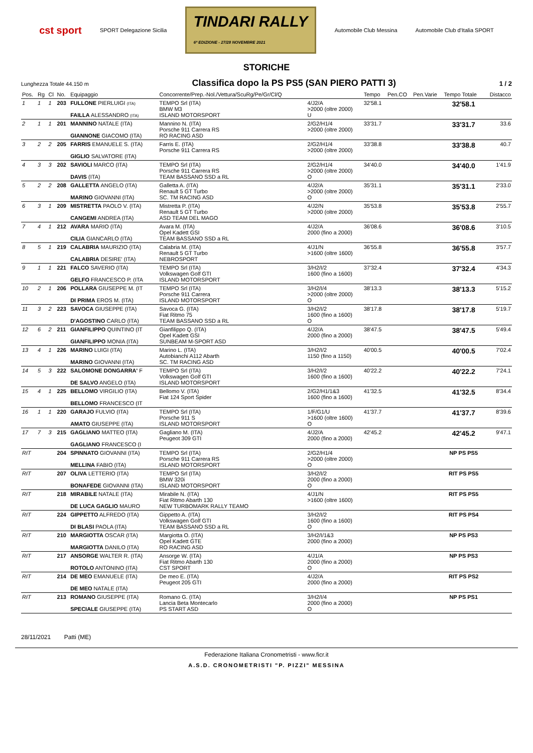cst sport SPORT Delegazione Sicilia TINDARI RALLY
6ª EDIZIONE - 27/28 NOVEMBRE 2021 Automobile Club Messina Automobile Club d'Italia SPORT
STORICHE
Lunghezza Totale 44.150 m Classifica dopo la PS PS5 (SAN PIERO PATTI 3) 1 / 2
| Pos. | Rg | Cl | No. | Equipaggio | Concorrente/Prep.-Nol./Vettura/ScuRg/Pe/Gr/Cl/Q | | Tempo | Pen.CO | Pen.Varie | Tempo Totale | Distacco |
| --- | --- | --- | --- | --- | --- | --- | --- | --- | --- | --- | --- |
| 1 | 1 | 1 | 203 | FULLONE PIERLUIGI (ITA) FAILLA ALESSANDRO (ITA) | TEMPO Srl (ITA) BMW M3 ISLAND MOTORSPORT | 4/J2/A >2000 (oltre 2000) U | 32'58.1 | | | 32'58.1 | |
| 2 | 1 | 1 | 201 | MANNINO NATALE (ITA) GIANNONE GIACOMO (ITA) | Mannino N. (ITA) Porsche 911 Carrera RS RO RACING ASD | 2/G2/H1/4 >2000 (oltre 2000) | 33'31.7 | | | 33'31.7 | 33.6 |
| 3 | 2 | 2 | 205 | FARRIS EMANUELE S. (ITA) GIGLIO SALVATORE (ITA) | Farris E. (ITA) Porsche 911 Carrera RS | 2/G2/H1/4 >2000 (oltre 2000) | 33'38.8 | | | 33'38.8 | 40.7 |
| 4 | 3 | 3 | 202 | SAVIOLI MARCO (ITA) DAVIS (ITA) | TEMPO Srl (ITA) Porsche 911 Carrera RS TEAM BASSANO SSD a RL | 2/G2/H1/4 >2000 (oltre 2000) O | 34'40.0 | | | 34'40.0 | 1'41.9 |
| 5 | 2 | 2 | 208 | GALLETTA ANGELO (ITA) MARINO GIOVANNI (ITA) | Galletta A. (ITA) Renault 5 GT Turbo SC. TM RACING ASD | 4/J2/A >2000 (oltre 2000) O | 35'31.1 | | | 35'31.1 | 2'33.0 |
| 6 | 3 | 1 | 209 | MISTRETTA PAOLO V. (ITA) CANGEMI ANDREA (ITA) | Mistretta P. (ITA) Renault 5 GT Turbo ASD TEAM DEL MAGO | 4/J2/N >2000 (oltre 2000) | 35'53.8 | | | 35'53.8 | 2'55.7 |
| 7 | 4 | 1 | 212 | AVARA MARIO (ITA) CILIA GIANCARLO (ITA) | Avara M. (ITA) Opel Kadett GSI TEAM BASSANO SSD a RL | 4/J2/A 2000 (fino a 2000) | 36'08.6 | | | 36'08.6 | 3'10.5 |
| 8 | 5 | 1 | 219 | CALABRIA MAURIZIO (ITA) CALABRIA DESIRE' (ITA) | Calabria M. (ITA) Renault 5 GT Turbo NEBROSPORT | 4/J1/N >1600 (oltre 1600) | 36'55.8 | | | 36'55.8 | 3'57.7 |
| 9 | 1 | 1 | 221 | FALCO SAVERIO (ITA) GELFO FRANCESCO P. (ITA | TEMPO Srl (ITA) Volkswagen Golf GTI ISLAND MOTORSPORT | 3/H2/I/2 1600 (fino a 1600) | 37'32.4 | | | 37'32.4 | 4'34.3 |
| 10 | 2 | 1 | 206 | POLLARA GIUSEPPE M. (IT DI PRIMA EROS M. (ITA) | TEMPO Srl (ITA) Porsche 911 Carrera ISLAND MOTORSPORT | 3/H2/I/4 >2000 (oltre 2000) O | 38'13.3 | | | 38'13.3 | 5'15.2 |
| 11 | 3 | 2 | 223 | SAVOCA GIUSEPPE (ITA) D'AGOSTINO CARLO (ITA) | Savoca G. (ITA) Fiat Ritmo 75 TEAM BASSANO SSD a RL | 3/H2/I/2 1600 (fino a 1600) O | 38'17.8 | | | 38'17.8 | 5'19.7 |
| 12 | 6 | 2 | 211 | GIANFILIPPO QUINTINO (IT GIANFILIPPO MONIA (ITA) | Gianfilippo Q. (ITA) Opel Kadett GSI SUNBEAM M-SPORT ASD | 4/J2/A 2000 (fino a 2000) | 38'47.5 | | | 38'47.5 | 5'49.4 |
| 13 | 4 | 1 | 226 | MARINO LUIGI (ITA) MARINO GIOVANNI (ITA) | Marino L. (ITA) Autobianchi A112 Abarth SC. TM RACING ASD | 3/H2/I/2 1150 (fino a 1150) | 40'00.5 | | | 40'00.5 | 7'02.4 |
| 14 | 5 | 3 | 222 | SALOMONE DONGARRA' F DE SALVO ANGELO (ITA) | TEMPO Srl (ITA) Volkswagen Golf GTI ISLAND MOTORSPORT | 3/H2/I/2 1600 (fino a 1600) | 40'22.2 | | | 40'22.2 | 7'24.1 |
| 15 | 4 | 1 | 225 | BELLOMO VIRGILIO (ITA) BELLOMO FRANCESCO (IT | Bellomo V. (ITA) Fiat 124 Sport Spider | 2/G2/H1/1&3 1600 (fino a 1600) | 41'32.5 | | | 41'32.5 | 8'34.4 |
| 16 | 1 | 1 | 220 | GARAJO FULVIO (ITA) AMATO GIUSEPPE (ITA) | TEMPO Srl (ITA) Porsche 911 S ISLAND MOTORSPORT | 1/F/G1/U >1600 (oltre 1600) O | 41'37.7 | | | 41'37.7 | 8'39.6 |
| 17 | 7 | 3 | 215 | GAGLIANO MATTEO (ITA) GAGLIANO FRANCESCO (I | Gagliano M. (ITA) Peugeot 309 GTI | 4/J2/A 2000 (fino a 2000) | 42'45.2 | | | 42'45.2 | 9'47.1 |
| RIT | | | 204 | SPINNATO GIOVANNI (ITA) MELLINA FABIO (ITA) | TEMPO Srl (ITA) Porsche 911 Carrera RS ISLAND MOTORSPORT | 2/G2/H1/4 >2000 (oltre 2000) O | | | | NP PS PS5 | |
| RIT | | | 207 | OLIVA LETTERIO (ITA) BONAFEDE GIOVANNI (ITA) | TEMPO Srl (ITA) BMW 320i ISLAND MOTORSPORT | 3/H2/I/2 2000 (fino a 2000) O | | | | RIT PS PS5 | |
| RIT | | | 218 | MIRABILE NATALE (ITA) DE LUCA GAGLIO MAURO | Mirabile N. (ITA) Fiat Ritmo Abarth 130 NEW TURBOMARK RALLY TEAMO | 4/J1/N >1600 (oltre 1600) | | | | RIT PS PS5 | |
| RIT | | | 224 | GIPPETTO ALFREDO (ITA) DI BLASI PAOLA (ITA) | Gippetto A. (ITA) Volkswagen Golf GTI TEAM BASSANO SSD a RL | 3/H2/I/2 1600 (fino a 1600) O | | | | RIT PS PS4 | |
| RIT | | | 210 | MARGIOTTA OSCAR (ITA) MARGIOTTA DANILO (ITA) | Margiotta O. (ITA) Opel Kadett GTE RO RACING ASD | 3/H2/I/1&3 2000 (fino a 2000) | | | | NP PS PS3 | |
| RIT | | | 217 | ANSORGE WALTER R. (ITA) ROTOLO ANTONINO (ITA) | Ansorge W. (ITA) Fiat Ritmo Abarth 130 CST SPORT | 4/J1/A 2000 (fino a 2000) O | | | | NP PS PS3 | |
| RIT | | | 214 | DE MEO EMANUELE (ITA) DE MEO NATALE (ITA) | De meo E. (ITA) Peugeot 205 GTI | 4/J2/A 2000 (fino a 2000) | | | | RIT PS PS2 | |
| RIT | | | 213 | ROMANO GIUSEPPE (ITA) SPECIALE GIUSEPPE (ITA) | Romano G. (ITA) Lancia Beta Montecarlo PS START ASD | 3/H2/I/4 2000 (fino a 2000) O | | | | NP PS PS1 | |
28/11/2021 Patti (ME)
Federazione Italiana Cronometristi - www.ficr.it
A.S.D. CRONOMETRISTI "P. PIZZI" MESSINA